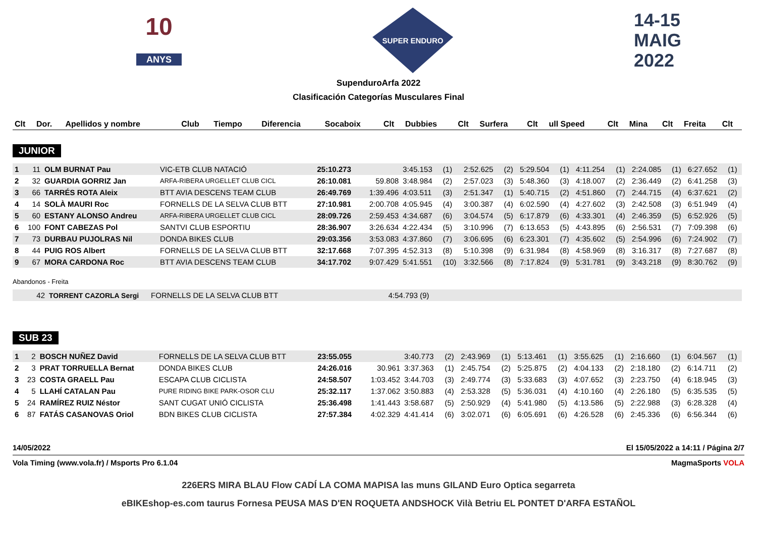10
ANYS
SUPER ENDURO
14-15
MAIG
2022
SupenduroArfa 2022
Clasificación Categorías Musculares Final
| Clt | Dor. | Apellidos y nombre | Club | Tiempo | Diferencia | Socaboix | Clt | Dubbies | Clt | Surfera | Clt | ull Speed | Clt | Mina | Clt | Freita | Clt |
| --- | --- | --- | --- | --- | --- | --- | --- | --- | --- | --- | --- | --- | --- | --- | --- | --- | --- |
JUNIOR
| 1 | 11 | OLM BURNAT Pau | VIC-ETB CLUB NATACIÓ | 25:10.273 | | 3:45.153 | (1) | 2:52.625 | (2) | 5:29.504 | (1) | 4:11.254 | (1) | 2:24.085 | (1) | 6:27.652 | (1) |
| 2 | 32 | GUARDIA GORRIZ Jan | ARFA-RIBERA URGELLET CLUB CICL | 26:10.081 | 59.808 | 3:48.984 | (2) | 2:57.023 | (3) | 5:48.360 | (3) | 4:18.007 | (2) | 2:36.449 | (2) | 6:41.258 | (3) |
| 3 | 66 | TARRÉS ROTA Aleix | BTT AVIA DESCENS TEAM CLUB | 26:49.769 | 1:39.496 | 4:03.511 | (3) | 2:51.347 | (1) | 5:40.715 | (2) | 4:51.860 | (7) | 2:44.715 | (4) | 6:37.621 | (2) |
| 4 | 14 | SOLÀ MAURI Roc | FORNELLS DE LA SELVA CLUB BTT | 27:10.981 | 2:00.708 | 4:05.945 | (4) | 3:00.387 | (4) | 6:02.590 | (4) | 4:27.602 | (3) | 2:42.508 | (3) | 6:51.949 | (4) |
| 5 | 60 | ESTANY ALONSO Andreu | ARFA-RIBERA URGELLET CLUB CICL | 28:09.726 | 2:59.453 | 4:34.687 | (6) | 3:04.574 | (5) | 6:17.879 | (6) | 4:33.301 | (4) | 2:46.359 | (5) | 6:52.926 | (5) |
| 6 | 100 | FONT CABEZAS Pol | SANTVI CLUB ESPORTIU | 28:36.907 | 3:26.634 | 4:22.434 | (5) | 3:10.996 | (7) | 6:13.653 | (5) | 4:43.895 | (6) | 2:56.531 | (7) | 7:09.398 | (6) |
| 7 | 73 | DURBAU PUJOLRAS Nil | DONDA BIKES CLUB | 29:03.356 | 3:53.083 | 4:37.860 | (7) | 3:06.695 | (6) | 6:23.301 | (7) | 4:35.602 | (5) | 2:54.996 | (6) | 7:24.902 | (7) |
| 8 | 44 | PUIG ROS Albert | FORNELLS DE LA SELVA CLUB BTT | 32:17.668 | 7:07.395 | 4:52.313 | (8) | 5:10.398 | (9) | 6:31.984 | (8) | 4:58.969 | (8) | 3:16.317 | (8) | 7:27.687 | (8) |
| 9 | 67 | MORA CARDONA Roc | BTT AVIA DESCENS TEAM CLUB | 34:17.702 | 9:07.429 | 5:41.551 | (10) | 3:32.566 | (8) | 7:17.824 | (9) | 5:31.781 | (9) | 3:43.218 | (9) | 8:30.762 | (9) |
Abandonos - Freita
| 42 | TORRENT CAZORLA Sergi | FORNELLS DE LA SELVA CLUB BTT | | 4:54.793 (9) | |
SUB 23
| 1 | 2 | BOSCH NUÑEZ David | FORNELLS DE LA SELVA CLUB BTT | 23:55.055 | | 3:40.773 | (2) | 2:43.969 | (1) | 5:13.461 | (1) | 3:55.625 | (1) | 2:16.660 | (1) | 6:04.567 | (1) |
| 2 | 3 | PRAT TORRUELLA Bernat | DONDA BIKES CLUB | 24:26.016 | 30.961 | 3:37.363 | (1) | 2:45.754 | (2) | 5:25.875 | (2) | 4:04.133 | (2) | 2:18.180 | (2) | 6:14.711 | (2) |
| 3 | 23 | COSTA GRAELL Pau | ESCAPA CLUB CICLISTA | 24:58.507 | 1:03.452 | 3:44.703 | (3) | 2:49.774 | (3) | 5:33.683 | (3) | 4:07.652 | (3) | 2:23.750 | (4) | 6:18.945 | (3) |
| 4 | 5 | LLAHÍ CATALAN Pau | PURE RIDING BIKE PARK-OSOR CLU | 25:32.117 | 1:37.062 | 3:50.883 | (4) | 2:53.328 | (5) | 5:36.031 | (4) | 4:10.160 | (4) | 2:26.180 | (5) | 6:35.535 | (5) |
| 5 | 24 | RAMÍREZ RUIZ Néstor | SANT CUGAT UNIÓ CICLISTA | 25:36.498 | 1:41.443 | 3:58.687 | (5) | 2:50.929 | (4) | 5:41.980 | (5) | 4:13.586 | (5) | 2:22.988 | (3) | 6:28.328 | (4) |
| 6 | 87 | FATÁS CASANOVAS Oriol | BDN BIKES CLUB CICLISTA | 27:57.384 | 4:02.329 | 4:41.414 | (6) | 3:02.071 | (6) | 6:05.691 | (6) | 4:26.528 | (6) | 2:45.336 | (6) | 6:56.344 | (6) |
14/05/2022 El 15/05/2022 a 14:11 / Página 2/7
Vola Timing (www.vola.fr) / Msports Pro 6.1.04 MagmaSports VOLA
226ERS MIRA BLAU Flow CADÍ LA COMA MAPISA las muns GILAND Euro Optica segarreta
eBIKEshop-es.com taurus Fornesa PEUSA MAS D'EN ROQUETA ANDSHOCK Vilà Betriu EL PONTET D'ARFA ESTAÑOL